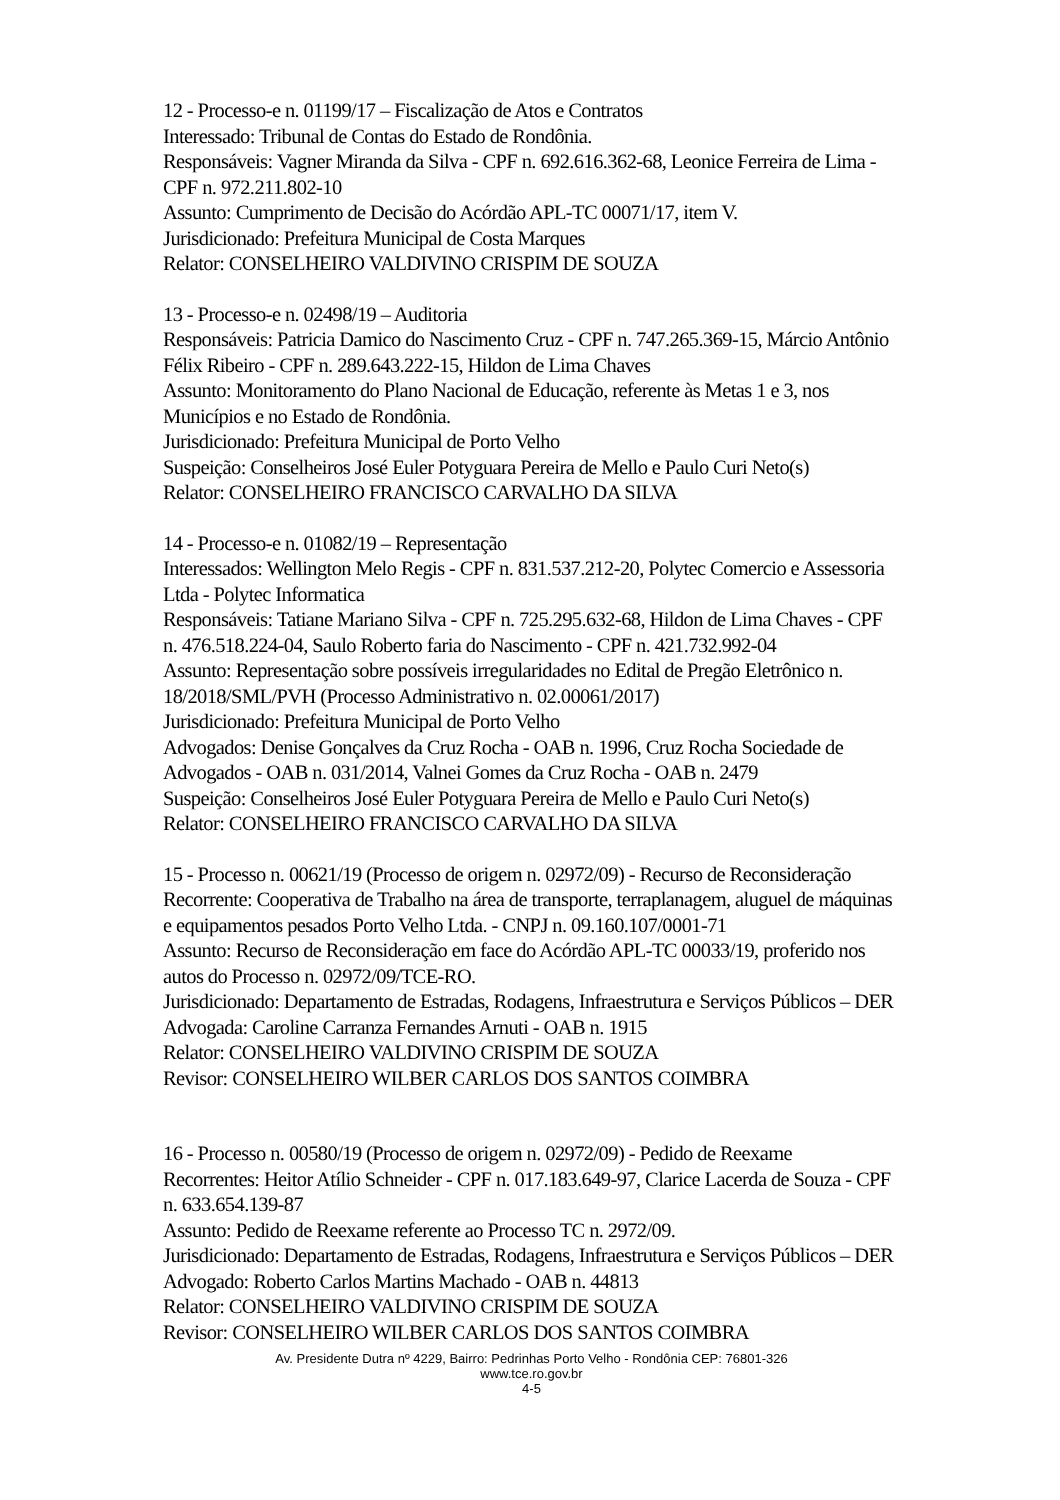12 - Processo-e n. 01199/17 – Fiscalização de Atos e Contratos
Interessado: Tribunal de Contas do Estado de Rondônia.
Responsáveis: Vagner Miranda da Silva - CPF n. 692.616.362-68, Leonice Ferreira de Lima - CPF n. 972.211.802-10
Assunto: Cumprimento de Decisão do Acórdão APL-TC 00071/17, item V.
Jurisdicionado: Prefeitura Municipal de Costa Marques
Relator: CONSELHEIRO VALDIVINO CRISPIM DE SOUZA
13 - Processo-e n. 02498/19 – Auditoria
Responsáveis: Patricia Damico do Nascimento Cruz - CPF n. 747.265.369-15, Márcio Antônio Félix Ribeiro - CPF n. 289.643.222-15, Hildon de Lima Chaves
Assunto: Monitoramento do Plano Nacional de Educação, referente às Metas 1 e 3, nos Municípios e no Estado de Rondônia.
Jurisdicionado: Prefeitura Municipal de Porto Velho
Suspeição: Conselheiros José Euler Potyguara Pereira de Mello e Paulo Curi Neto(s)
Relator: CONSELHEIRO FRANCISCO CARVALHO DA SILVA
14 - Processo-e n. 01082/19 – Representação
Interessados: Wellington Melo Regis - CPF n. 831.537.212-20, Polytec Comercio e Assessoria Ltda - Polytec Informatica
Responsáveis: Tatiane Mariano Silva - CPF n. 725.295.632-68, Hildon de Lima Chaves - CPF n. 476.518.224-04, Saulo Roberto faria do Nascimento - CPF n. 421.732.992-04
Assunto: Representação sobre possíveis irregularidades no Edital de Pregão Eletrônico n. 18/2018/SML/PVH (Processo Administrativo n. 02.00061/2017)
Jurisdicionado: Prefeitura Municipal de Porto Velho
Advogados: Denise Gonçalves da Cruz Rocha - OAB n. 1996, Cruz Rocha Sociedade de Advogados - OAB n. 031/2014, Valnei Gomes da Cruz Rocha - OAB n. 2479
Suspeição: Conselheiros José Euler Potyguara Pereira de Mello e Paulo Curi Neto(s)
Relator: CONSELHEIRO FRANCISCO CARVALHO DA SILVA
15 - Processo n. 00621/19 (Processo de origem n. 02972/09) - Recurso de Reconsideração
Recorrente: Cooperativa de Trabalho na área de transporte, terraplanagem, aluguel de máquinas e equipamentos pesados Porto Velho Ltda. - CNPJ n. 09.160.107/0001-71
Assunto: Recurso de Reconsideração em face do Acórdão APL-TC 00033/19, proferido nos autos do Processo n. 02972/09/TCE-RO.
Jurisdicionado: Departamento de Estradas, Rodagens, Infraestrutura e Serviços Públicos – DER
Advogada: Caroline Carranza Fernandes Arnuti - OAB n. 1915
Relator: CONSELHEIRO VALDIVINO CRISPIM DE SOUZA
Revisor: CONSELHEIRO WILBER CARLOS DOS SANTOS COIMBRA
16 - Processo n. 00580/19 (Processo de origem n. 02972/09) - Pedido de Reexame
Recorrentes: Heitor Atílio Schneider - CPF n. 017.183.649-97, Clarice Lacerda de Souza - CPF n. 633.654.139-87
Assunto: Pedido de Reexame referente ao Processo TC n. 2972/09.
Jurisdicionado: Departamento de Estradas, Rodagens, Infraestrutura e Serviços Públicos – DER
Advogado: Roberto Carlos Martins Machado - OAB n. 44813
Relator: CONSELHEIRO VALDIVINO CRISPIM DE SOUZA
Revisor: CONSELHEIRO WILBER CARLOS DOS SANTOS COIMBRA
Av. Presidente Dutra nº 4229, Bairro: Pedrinhas Porto Velho - Rondônia CEP: 76801-326
www.tce.ro.gov.br
4-5